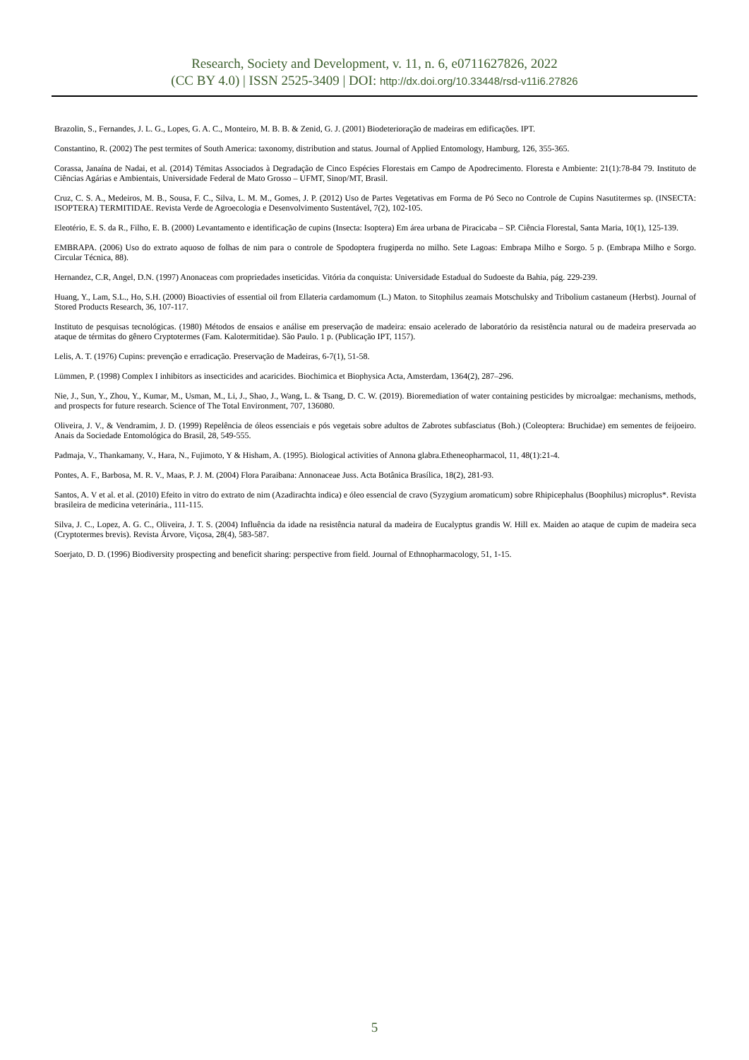Research, Society and Development, v. 11, n. 6, e0711627826, 2022
(CC BY 4.0) | ISSN 2525-3409 | DOI: http://dx.doi.org/10.33448/rsd-v11i6.27826
Brazolin, S., Fernandes, J. L. G., Lopes, G. A. C., Monteiro, M. B. B. & Zenid, G. J. (2001) Biodeterioração de madeiras em edificações. IPT.
Constantino, R. (2002) The pest termites of South America: taxonomy, distribution and status. Journal of Applied Entomology, Hamburg, 126, 355-365.
Corassa, Janaína de Nadai, et al. (2014) Témitas Associados à Degradação de Cinco Espécies Florestais em Campo de Apodrecimento. Floresta e Ambiente: 21(1):78-84 79. Instituto de Ciências Agárias e Ambientais, Universidade Federal de Mato Grosso – UFMT, Sinop/MT, Brasil.
Cruz, C. S. A., Medeiros, M. B., Sousa, F. C., Silva, L. M. M., Gomes, J. P. (2012) Uso de Partes Vegetativas em Forma de Pó Seco no Controle de Cupins Nasutitermes sp. (INSECTA: ISOPTERA) TERMITIDAE. Revista Verde de Agroecologia e Desenvolvimento Sustentável, 7(2), 102-105.
Eleotério, E. S. da R., Filho, E. B. (2000) Levantamento e identificação de cupins (Insecta: Isoptera) Em área urbana de Piracicaba – SP. Ciência Florestal, Santa Maria, 10(1), 125-139.
EMBRAPA. (2006) Uso do extrato aquoso de folhas de nim para o controle de Spodoptera frugiperda no milho. Sete Lagoas: Embrapa Milho e Sorgo. 5 p. (Embrapa Milho e Sorgo. Circular Técnica, 88).
Hernandez, C.R, Angel, D.N. (1997) Anonaceas com propriedades inseticidas. Vitória da conquista: Universidade Estadual do Sudoeste da Bahia, pág. 229-239.
Huang, Y., Lam, S.L., Ho, S.H. (2000) Bioactivies of essential oil from Ellateria cardamomum (L.) Maton. to Sitophilus zeamais Motschulsky and Tribolium castaneum (Herbst). Journal of Stored Products Research, 36, 107-117.
Instituto de pesquisas tecnológicas. (1980) Métodos de ensaios e análise em preservação de madeira: ensaio acelerado de laboratório da resistência natural ou de madeira preservada ao ataque de térmitas do gênero Cryptotermes (Fam. Kalotermitidae). São Paulo. 1 p. (Publicação IPT, 1157).
Lelis, A. T. (1976) Cupins: prevenção e erradicação. Preservação de Madeiras, 6-7(1), 51-58.
Lümmen, P. (1998) Complex I inhibitors as insecticides and acaricides. Biochimica et Biophysica Acta, Amsterdam, 1364(2), 287–296.
Nie, J., Sun, Y., Zhou, Y., Kumar, M., Usman, M., Li, J., Shao, J., Wang, L. & Tsang, D. C. W. (2019). Bioremediation of water containing pesticides by microalgae: mechanisms, methods, and prospects for future research. Science of The Total Environment, 707, 136080.
Oliveira, J. V., & Vendramim, J. D. (1999) Repelência de óleos essenciais e pós vegetais sobre adultos de Zabrotes subfasciatus (Boh.) (Coleoptera: Bruchidae) em sementes de feijoeiro. Anais da Sociedade Entomológica do Brasil, 28, 549-555.
Padmaja, V., Thankamany, V., Hara, N., Fujimoto, Y & Hisham, A. (1995). Biological activities of Annona glabra.Etheneopharmacol, 11, 48(1):21-4.
Pontes, A. F., Barbosa, M. R. V., Maas, P. J. M. (2004) Flora Paraibana: Annonaceae Juss. Acta Botânica Brasílica, 18(2), 281-93.
Santos, A. V et al. et al. (2010) Efeito in vitro do extrato de nim (Azadirachta indica) e óleo essencial de cravo (Syzygium aromaticum) sobre Rhipicephalus (Boophilus) microplus*. Revista brasileira de medicina veterinária., 111-115.
Silva, J. C., Lopez, A. G. C., Oliveira, J. T. S. (2004) Influência da idade na resistência natural da madeira de Eucalyptus grandis W. Hill ex. Maiden ao ataque de cupim de madeira seca (Cryptotermes brevis). Revista Árvore, Viçosa, 28(4), 583-587.
Soerjato, D. D. (1996) Biodiversity prospecting and beneficit sharing: perspective from field. Journal of Ethnopharmacology, 51, 1-15.
5